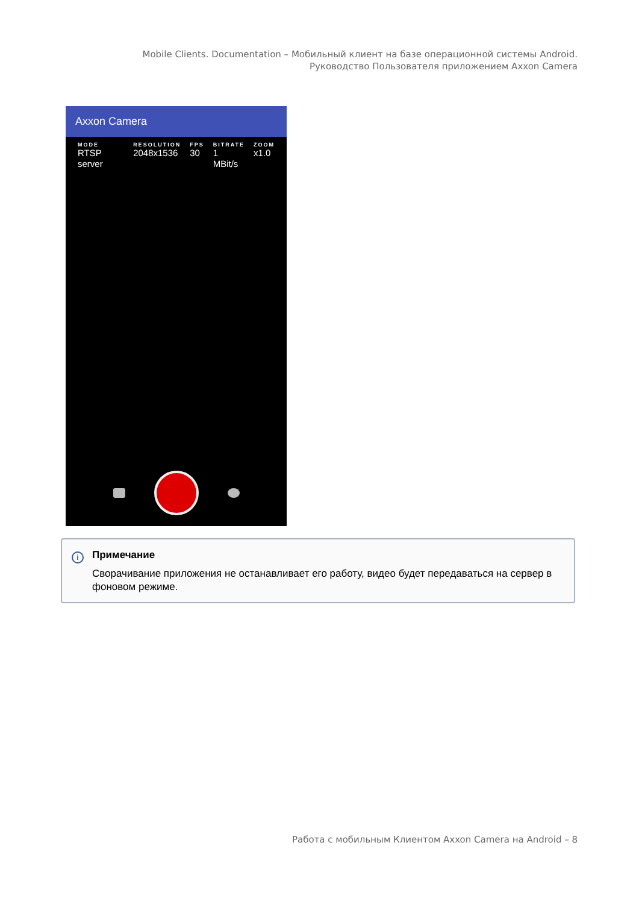Mobile Clients. Documentation – Мобильный клиент на базе операционной системы Android. Руководство Пользователя приложением Axxon Camera
Axxon Camera
MODE
RTSP server
RESOLUTION
2048x1536
FPS
30
BITRATE
1 MBit/s
ZOOM
x1.0
i
Примечание
Сворачивание приложения не останавливает его работу, видео будет передаваться на сервер в фоновом режиме.
Работа с мобильным Клиентом Axxon Camera на Android – 8